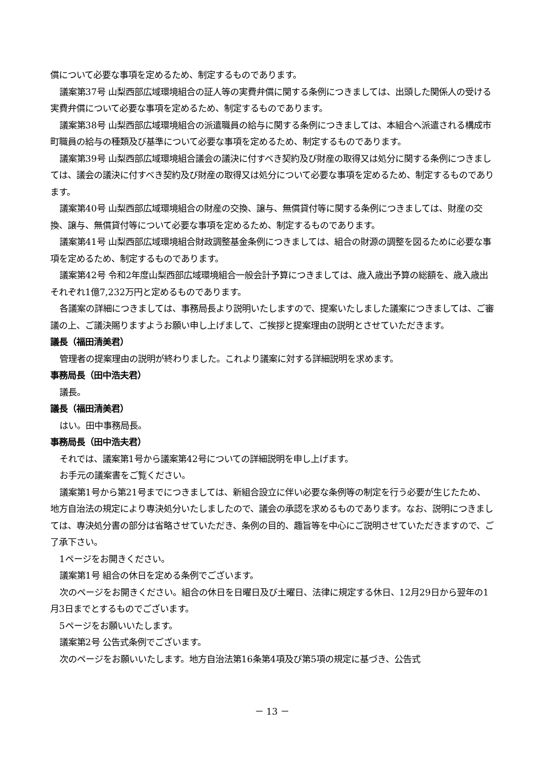償について必要な事項を定めるため、制定するものであります。
議案第37号 山梨西部広域環境組合の証人等の実費弁償に関する条例につきましては、出頭した関係人の受ける実費弁償について必要な事項を定めるため、制定するものであります。
議案第38号 山梨西部広域環境組合の派遣職員の給与に関する条例につきましては、本組合へ派遣される構成市町職員の給与の種類及び基準について必要な事項を定めるため、制定するものであります。
議案第39号 山梨西部広域環境組合議会の議決に付すべき契約及び財産の取得又は処分に関する条例につきましては、議会の議決に付すべき契約及び財産の取得又は処分について必要な事項を定めるため、制定するものであります。
議案第40号 山梨西部広域環境組合の財産の交換、譲与、無償貸付等に関する条例につきましては、財産の交換、譲与、無償貸付等について必要な事項を定めるため、制定するものであります。
議案第41号 山梨西部広域環境組合財政調整基金条例につきましては、組合の財源の調整を図るために必要な事項を定めるため、制定するものであります。
議案第42号 令和2年度山梨西部広域環境組合一般会計予算につきましては、歳入歳出予算の総額を、歳入歳出それぞれ1億7,232万円と定めるものであります。
各議案の詳細につきましては、事務局長より説明いたしますので、提案いたしました議案につきましては、ご審議の上、ご議決賜りますようお願い申し上げまして、ご挨拶と提案理由の説明とさせていただきます。
議長（福田清美君）
管理者の提案理由の説明が終わりました。これより議案に対する詳細説明を求めます。
事務局長（田中浩夫君）
議長。
議長（福田清美君）
はい。田中事務局長。
事務局長（田中浩夫君）
それでは、議案第1号から議案第42号についての詳細説明を申し上げます。
お手元の議案書をご覧ください。
議案第1号から第21号までにつきましては、新組合設立に伴い必要な条例等の制定を行う必要が生じたため、地方自治法の規定により専決処分いたしましたので、議会の承認を求めるものであります。なお、説明につきましては、専決処分書の部分は省略させていただき、条例の目的、趣旨等を中心にご説明させていただきますので、ご了承下さい。
1ページをお開きください。
議案第1号 組合の休日を定める条例でございます。
次のページをお開きください。組合の休日を日曜日及び土曜日、法律に規定する休日、12月29日から翌年の1月3日までとするものでございます。
5ページをお願いいたします。
議案第2号 公告式条例でございます。
次のページをお願いいたします。地方自治法第16条第4項及び第5項の規定に基づき、公告式
－ 13 －